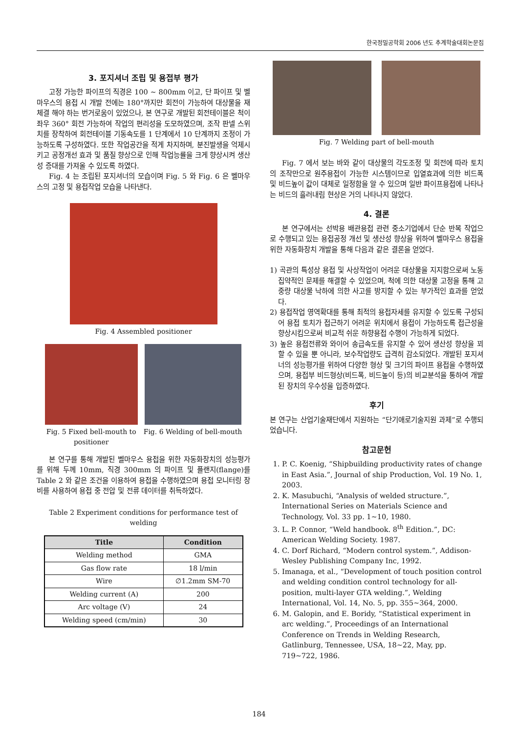한국정밀공학회 2006 년도 추계학술대회논문집
3. 포지셔너 조립 및 용접부 평가
고정 가능한 파이프의 직경은 100 ~ 800mm 이고, 단 파이프 및 벨마우스의 용접 시 개발 전에는 180°까지만 회전이 가능하여 대상물을 재체결 해야 하는 번거로움이 있었으나, 본 연구로 개발된 회전테이블은 척이 좌우 360° 회전 가능하여 작업의 편리성을 도모하였으며, 조작 판넬 스위치를 장착하여 회전테이블 기동속도를 1 단계에서 10 단계까지 조정이 가능하도록 구성하였다. 또한 작업공간을 적게 차지하며, 분진발생을 억제시키고 공정개선 효과 및 품질 향상으로 인해 작업능률을 크게 향상시켜 생산성 증대를 가져올 수 있도록 하였다.
Fig. 4 는 조립된 포지셔너의 모습이며 Fig. 5 와 Fig. 6 은 벨마우스의 고정 및 용접작업 모습을 나타낸다.
Fig. 4 Assembled positioner
Fig. 5 Fixed bell-mouth to
positioner
Fig. 6 Welding of bell-mouth
본 연구를 통해 개발된 벨마우스 용접을 위한 자동화장치의 성능평가를 위해 두께 10mm, 직경 300mm 의 파이프 및 플랜지(flange)를 Table 2 와 같은 조건을 이용하여 용접을 수행하였으며 용접 모니터링 장비를 사용하여 용접 중 전압 및 전류 데이터를 취득하였다.
Table 2 Experiment conditions for performance test of welding
| Title | Condition |
| --- | --- |
| Welding method | GMA |
| Gas flow rate | 18 l/min |
| Wire | ∅1.2mm SM-70 |
| Welding current (A) | 200 |
| Arc voltage (V) | 24 |
| Welding speed (cm/min) | 30 |
Fig. 7 Welding part of bell-mouth
Fig. 7 에서 보는 바와 같이 대상물의 각도조정 및 회전에 따라 토치의 조작만으로 원주용접이 가능한 시스템이므로 입열효과에 의한 비드폭 및 비드높이 값이 대체로 일정함을 알 수 있으며 일반 파이프용접에 나타나는 비드의 흘러내림 현상은 거의 나타나지 않았다.
4. 결론
본 연구에서는 선박용 배관용접 관련 중소기업에서 단순 반복 작업으로 수행되고 있는 용접공정 개선 및 생산성 향상을 위하여 벨마우스 용접을 위한 자동화장치 개발을 통해 다음과 같은 결론을 얻었다.
1) 곡관의 특성상 용접 및 사상작업이 어려운 대상물을 지지함으로써 노동집약적인 문제를 해결할 수 있었으며, 척에 의한 대상물 고정을 통해 고중량 대상물 낙하에 의한 사고를 방지할 수 있는 부가적인 효과를 얻었다.
2) 용접작업 영역확대를 통해 최적의 용접자세를 유지할 수 있도록 구성되어 용접 토치가 접근하기 어려운 위치에서 용접이 가능하도록 접근성을 향상시킴으로써 비교적 쉬운 하향용접 수행이 가능하게 되었다.
3) 높은 용접전류와 와이어 송급속도를 유지할 수 있어 생산성 향상을 꾀할 수 있을 뿐 아니라, 보수작업량도 급격히 감소되었다. 개발된 포지셔너의 성능평가를 위하여 다양한 형상 및 크기의 파이프 용접을 수행하였으며, 용접부 비드형상(비드폭, 비드높이 등)의 비교분석을 통하여 개발된 장치의 우수성을 입증하였다.
후기
본 연구는 산업기술재단에서 지원하는 “단기애로기술지원 과제”로 수행되었습니다.
참고문헌
1. P. C. Koenig, “Shipbuilding productivity rates of change in East Asia.”, Journal of ship Production, Vol. 19 No. 1, 2003.
2. K. Masubuchi, “Analysis of welded structure.”, International Series on Materials Science and Technology, Vol. 33 pp. 1~10, 1980.
3. L. P. Connor, “Weld handbook. 8<sup>th</sup> Edition.”, DC: American Welding Society. 1987.
4. C. Dorf Richard, “Modern control system.”, Addison-Wesley Publishing Company Inc, 1992.
5. Imanaga, et al., “Development of touch position control and welding condition control technology for all-position, multi-layer GTA welding.”, Welding International, Vol. 14, No. 5, pp. 355~364, 2000.
6. M. Galopin, and E. Boridy, “Statistical experiment in arc welding.”, Proceedings of an International Conference on Trends in Welding Research, Gatlinburg, Tennessee, USA, 18~22, May, pp. 719~722, 1986.
184